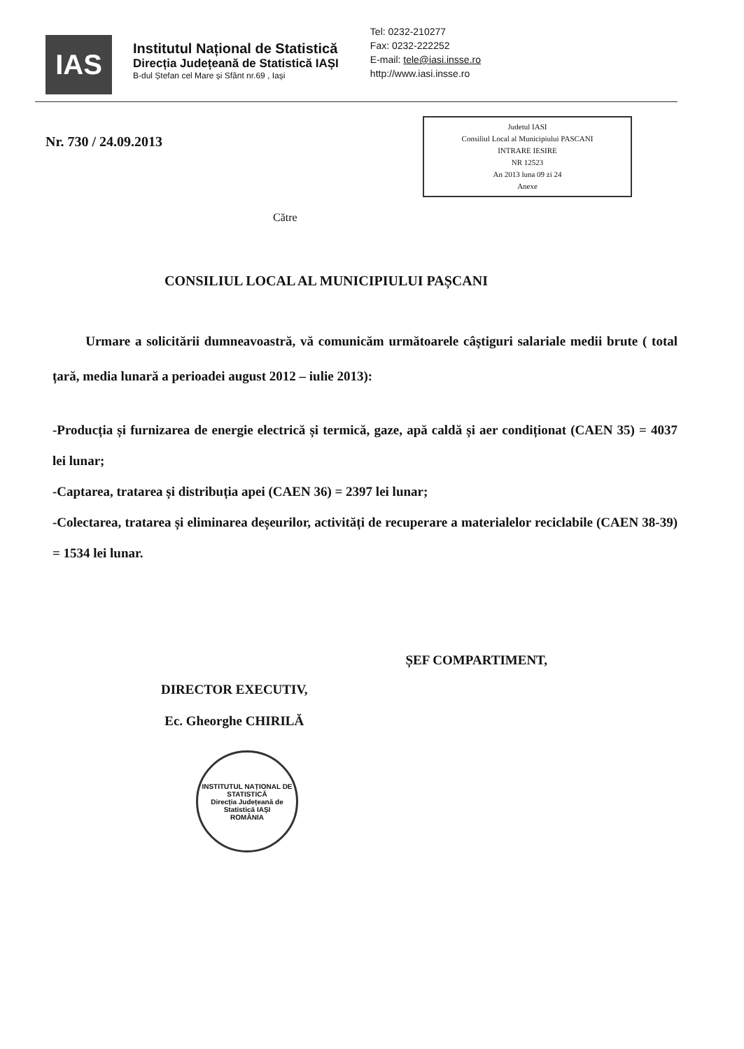IAS
Institutul Național de Statistică
Direcția Județeană de Statistică IAȘI
B-dul Ștefan cel Mare și Sfânt nr.69 , Iași
Tel: 0232-210277
Fax: 0232-222252
E-mail: tele@iasi.insse.ro
http://www.iasi.insse.ro
Nr. 730 / 24.09.2013
Judetul IASI
Consiliul Local al Municipiului PASCANI
INTRARE IESIRE
NR 12523
An 2013 luna 09 zi 24
Anexe
Către
CONSILIUL LOCAL AL MUNICIPIULUI PAȘCANI
Urmare a solicitării dumneavoastră, vă comunicăm următoarele câștiguri salariale medii brute ( total țară, media lunară a perioadei august 2012 – iulie 2013):
-Producția și furnizarea de energie electrică și termică, gaze, apă caldă și aer condiționat (CAEN 35) = 4037 lei lunar;
-Captarea, tratarea și distribuția apei (CAEN 36) = 2397 lei lunar;
-Colectarea, tratarea și eliminarea deșeurilor, activități de recuperare a materialelor reciclabile (CAEN 38-39) = 1534 lei lunar.
DIRECTOR EXECUTIV,
Ec. Gheorghe CHIRILĂ
ȘEF COMPARTIMENT,
INSTITUTUL NAȚIONAL DE STATISTICĂ
Direcția Județeană de Statistică IAȘI
ROMÂNIA